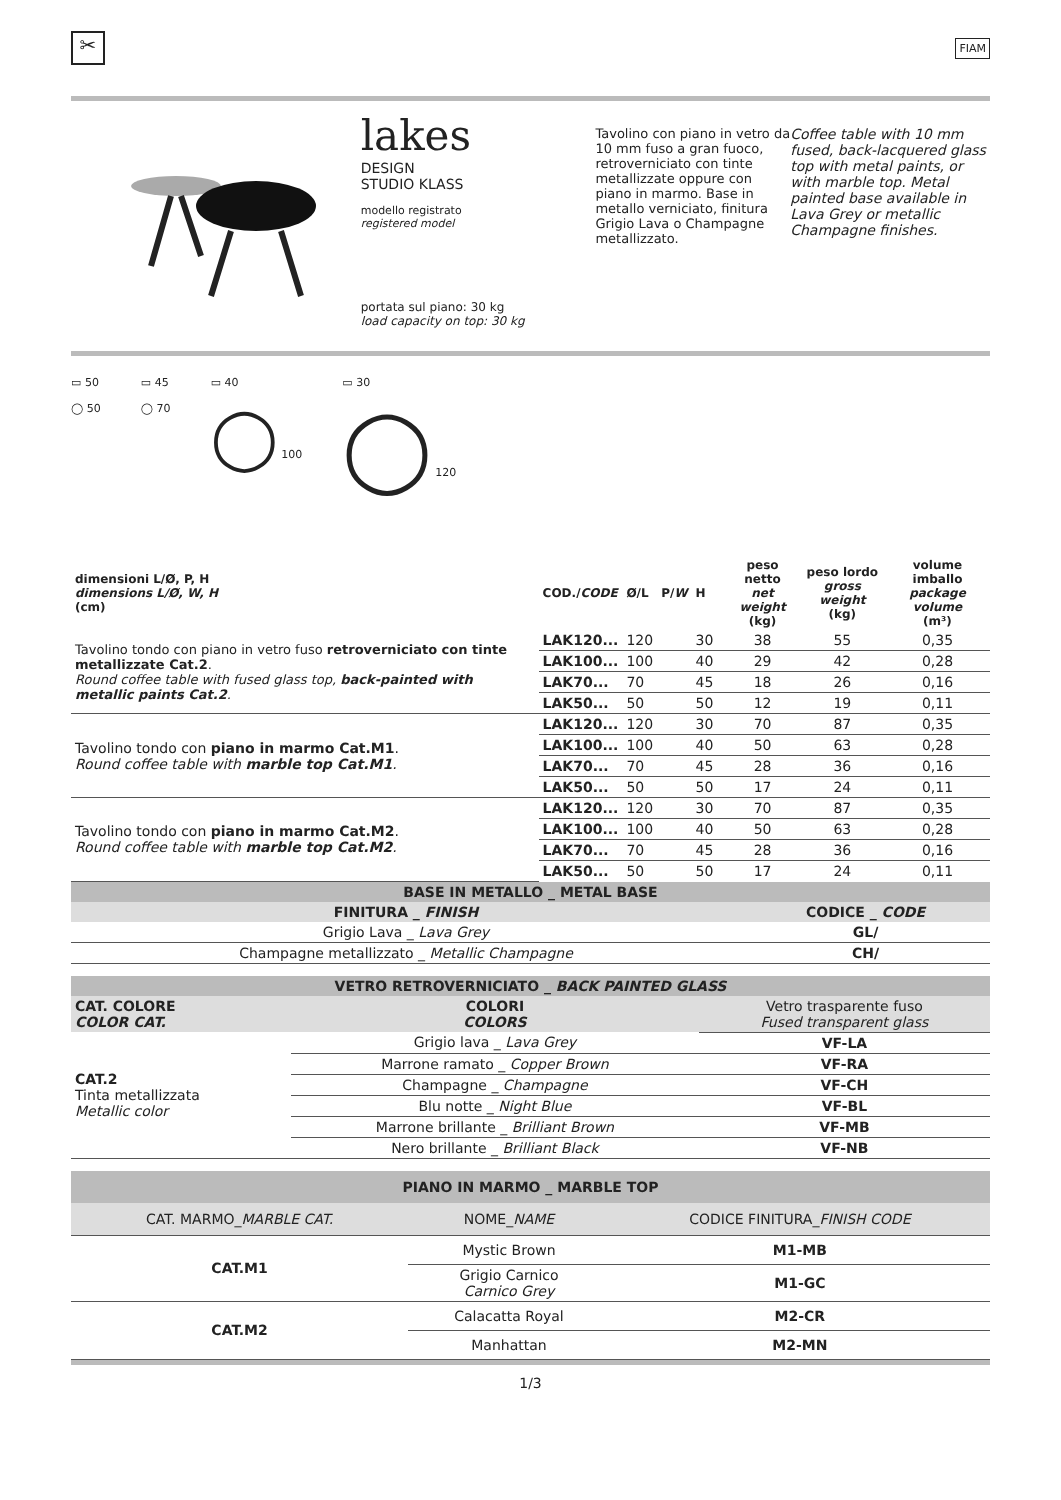✂
FIAM
lakes
DESIGN
STUDIO KLASS
modello registrato
registered model
portata sul piano: 30 kg
load capacity on top: 30 kg
Tavolino con piano in vetro da 10 mm fuso a gran fuoco, retroverniciato con tinte metallizzate oppure con piano in marmo. Base in metallo verniciato, finitura Grigio Lava o Champagne metallizzato.
Coffee table with 10 mm fused, back-lacquered glass top with metal paints, or with marble top. Metal painted base available in Lava Grey or metallic Champagne finishes.
▭ 50
◯ 50
▭ 45
◯ 70
▭ 40
◯ 100
▭ 30
◯ 120
| dimensioni L/Ø, P, H dimensions L/Ø, W, H (cm) | COD./ CODE | Ø/L | P/ W | H | | peso netto net weight (kg) | peso lordo gross weight (kg) | volume imballo package volume (m³) |
| Tavolino tondo con piano in vetro fuso retroverniciato con tinte metallizzate Cat.2 . Round coffee table with fused glass top, back-painted with metallic paints Cat.2 . | LAK120... | 120 | | 30 | | 38 | 55 | 0,35 |
| | LAK100... | 100 | | 40 | | 29 | 42 | 0,28 |
| | LAK70... | 70 | | 45 | | 18 | 26 | 0,16 |
| | LAK50... | 50 | | 50 | | 12 | 19 | 0,11 |
| Tavolino tondo con piano in marmo Cat.M1 . Round coffee table with marble top Cat.M1 . | LAK120... | 120 | | 30 | | 70 | 87 | 0,35 |
| | LAK100... | 100 | | 40 | | 50 | 63 | 0,28 |
| | LAK70... | 70 | | 45 | | 28 | 36 | 0,16 |
| | LAK50... | 50 | | 50 | | 17 | 24 | 0,11 |
| Tavolino tondo con piano in marmo Cat.M2 . Round coffee table with marble top Cat.M2 . | LAK120... | 120 | | 30 | | 70 | 87 | 0,35 |
| | LAK100... | 100 | | 40 | | 50 | 63 | 0,28 |
| | LAK70... | 70 | | 45 | | 28 | 36 | 0,16 |
| | LAK50... | 50 | | 50 | | 17 | 24 | 0,11 |
| BASE IN METALLO _ METAL BASE | |
| FINITURA _ FINISH | CODICE _ CODE |
| Grigio Lava _ Lava Grey | GL/ |
| Champagne metallizzato _ Metallic Champagne | CH/ |
| VETRO RETROVERNICIATO _ BACK PAINTED GLASS | | |
| CAT. COLORE COLOR CAT. | COLORI COLORS | Vetro trasparente fuso Fused transparent glass |
| CAT.2 Tinta metallizzata Metallic color | Grigio lava _ Lava Grey | VF-LA |
| | Marrone ramato _ Copper Brown | VF-RA |
| | Champagne _ Champagne | VF-CH |
| | Blu notte _ Night Blue | VF-BL |
| | Marrone brillante _ Brilliant Brown | VF-MB |
| | Nero brillante _ Brilliant Black | VF-NB |
| PIANO IN MARMO _ MARBLE TOP | | |
| CAT. MARMO_ MARBLE CAT. | NOME_ NAME | CODICE FINITURA_ FINISH CODE |
| CAT.M1 | Mystic Brown | M1-MB |
| | Grigio Carnico Carnico Grey | M1-GC |
| CAT.M2 | Calacatta Royal | M2-CR |
| | Manhattan | M2-MN |
1/3